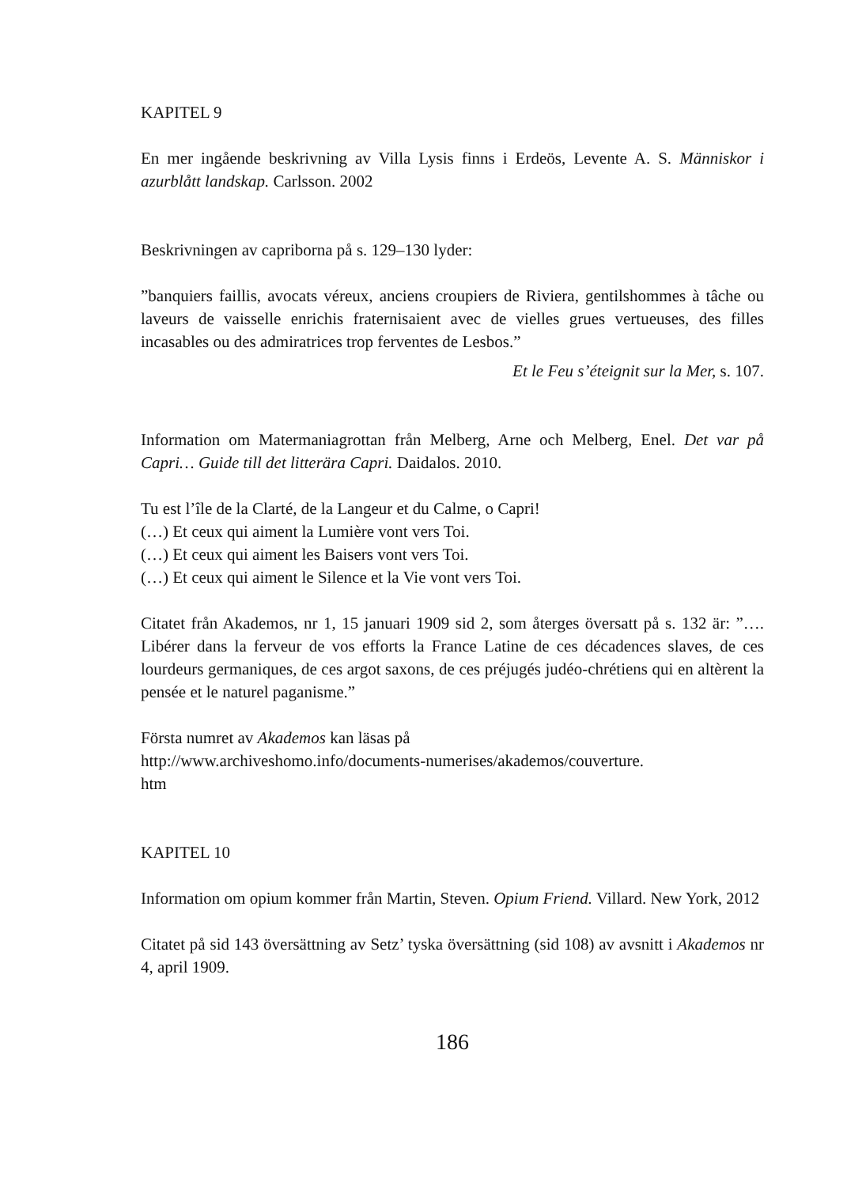KAPITEL 9
En mer ingående beskrivning av Villa Lysis finns i Erdeös, Levente A. S. Människor i azurblått landskap. Carlsson. 2002
Beskrivningen av capriborna på s. 129–130 lyder:
”banquiers faillis, avocats véreux, anciens croupiers de Riviera, gentilshommes à tâche ou laveurs de vaisselle enrichis fraternisaient avec de vielles grues vertueuses, des filles incasables ou des admiratrices trop ferventes de Lesbos.”
Et le Feu s’éteignit sur la Mer, s. 107.
Information om Matermaniagrottan från Melberg, Arne och Melberg, Enel. Det var på Capri… Guide till det litterära Capri. Daidalos. 2010.
Tu est l’île de la Clarté, de la Langeur et du Calme, o Capri!
(…) Et ceux qui aiment la Lumière vont vers Toi.
(…) Et ceux qui aiment les Baisers vont vers Toi.
(…) Et ceux qui aiment le Silence et la Vie vont vers Toi.
Citatet från Akademos, nr 1, 15 januari 1909 sid 2, som återges översatt på s. 132 är: ”…. Libérer dans la ferveur de vos efforts la France Latine de ces décadences slaves, de ces lourdeurs germaniques, de ces argot saxons, de ces préjugés judéo-chrétiens qui en altèrent la pensée et le naturel paganisme.”
Första numret av Akademos kan läsas på
http://www.archiveshomo.info/documents-numerises/akademos/couverture.
htm
KAPITEL 10
Information om opium kommer från Martin, Steven. Opium Friend. Villard. New York, 2012
Citatet på sid 143 översättning av Setz’ tyska översättning (sid 108) av avsnitt i Akademos nr 4, april 1909.
186